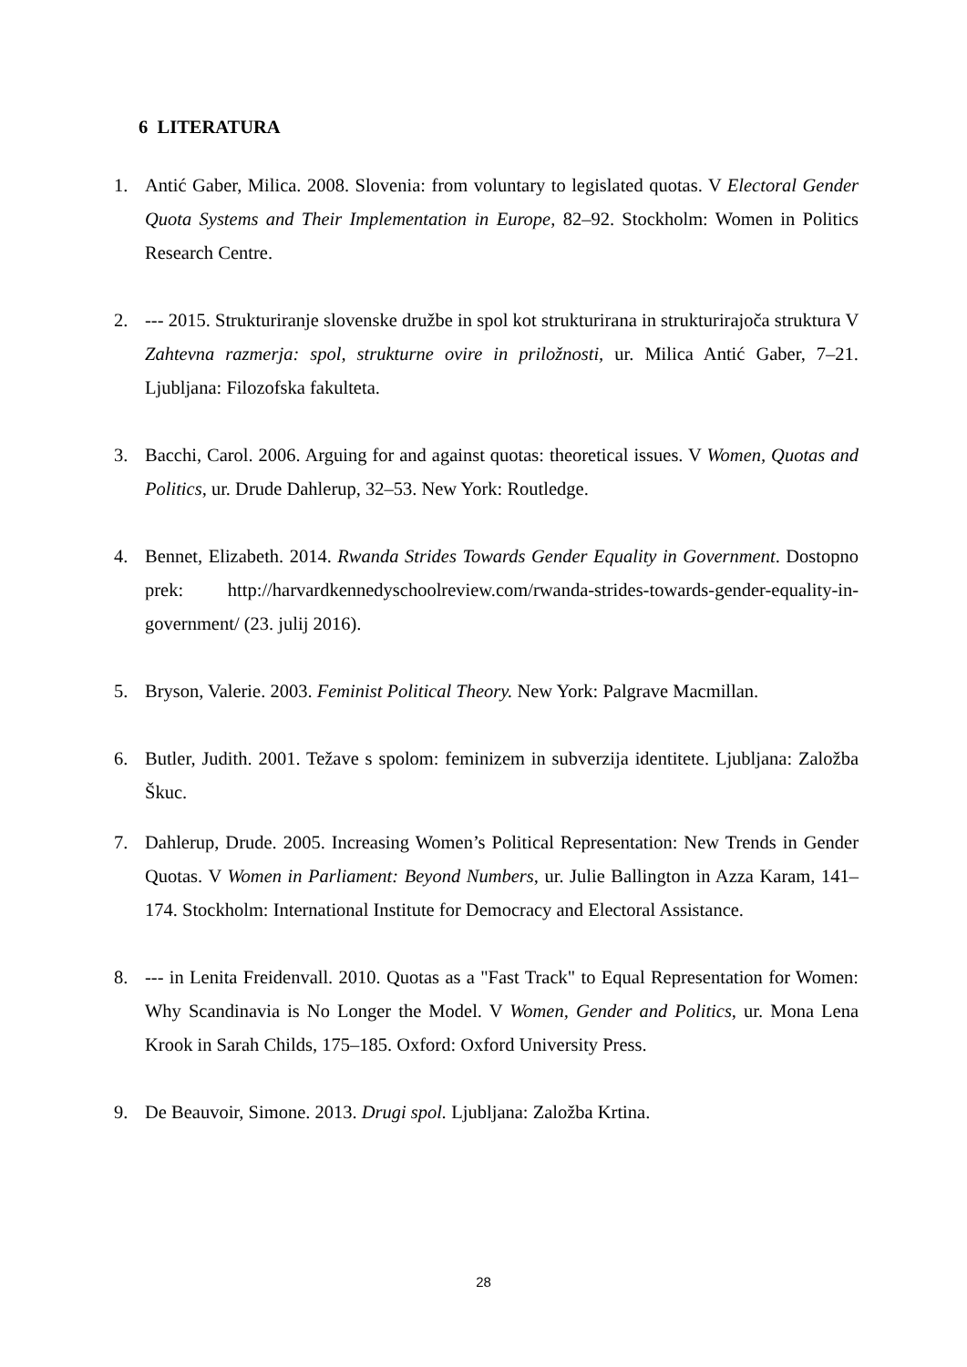6 LITERATURA
1. Antić Gaber, Milica. 2008. Slovenia: from voluntary to legislated quotas. V Electoral Gender Quota Systems and Their Implementation in Europe, 82–92. Stockholm: Women in Politics Research Centre.
2. --- 2015. Strukturiranje slovenske družbe in spol kot strukturirana in strukturirajoča struktura V Zahtevna razmerja: spol, strukturne ovire in priložnosti, ur. Milica Antić Gaber, 7–21. Ljubljana: Filozofska fakulteta.
3. Bacchi, Carol. 2006. Arguing for and against quotas: theoretical issues. V Women, Quotas and Politics, ur. Drude Dahlerup, 32–53. New York: Routledge.
4. Bennet, Elizabeth. 2014. Rwanda Strides Towards Gender Equality in Government. Dostopno prek: http://harvardkennedyschoolreview.com/rwanda-strides-towards-gender-equality-in-government/ (23. julij 2016).
5. Bryson, Valerie. 2003. Feminist Political Theory. New York: Palgrave Macmillan.
6. Butler, Judith. 2001. Težave s spolom: feminizem in subverzija identitete. Ljubljana: Založba Škuc.
7. Dahlerup, Drude. 2005. Increasing Women’s Political Representation: New Trends in Gender Quotas. V Women in Parliament: Beyond Numbers, ur. Julie Ballington in Azza Karam, 141–174. Stockholm: International Institute for Democracy and Electoral Assistance.
8. --- in Lenita Freidenvall. 2010. Quotas as a "Fast Track" to Equal Representation for Women: Why Scandinavia is No Longer the Model. V Women, Gender and Politics, ur. Mona Lena Krook in Sarah Childs, 175–185. Oxford: Oxford University Press.
9. De Beauvoir, Simone. 2013. Drugi spol. Ljubljana: Založba Krtina.
28